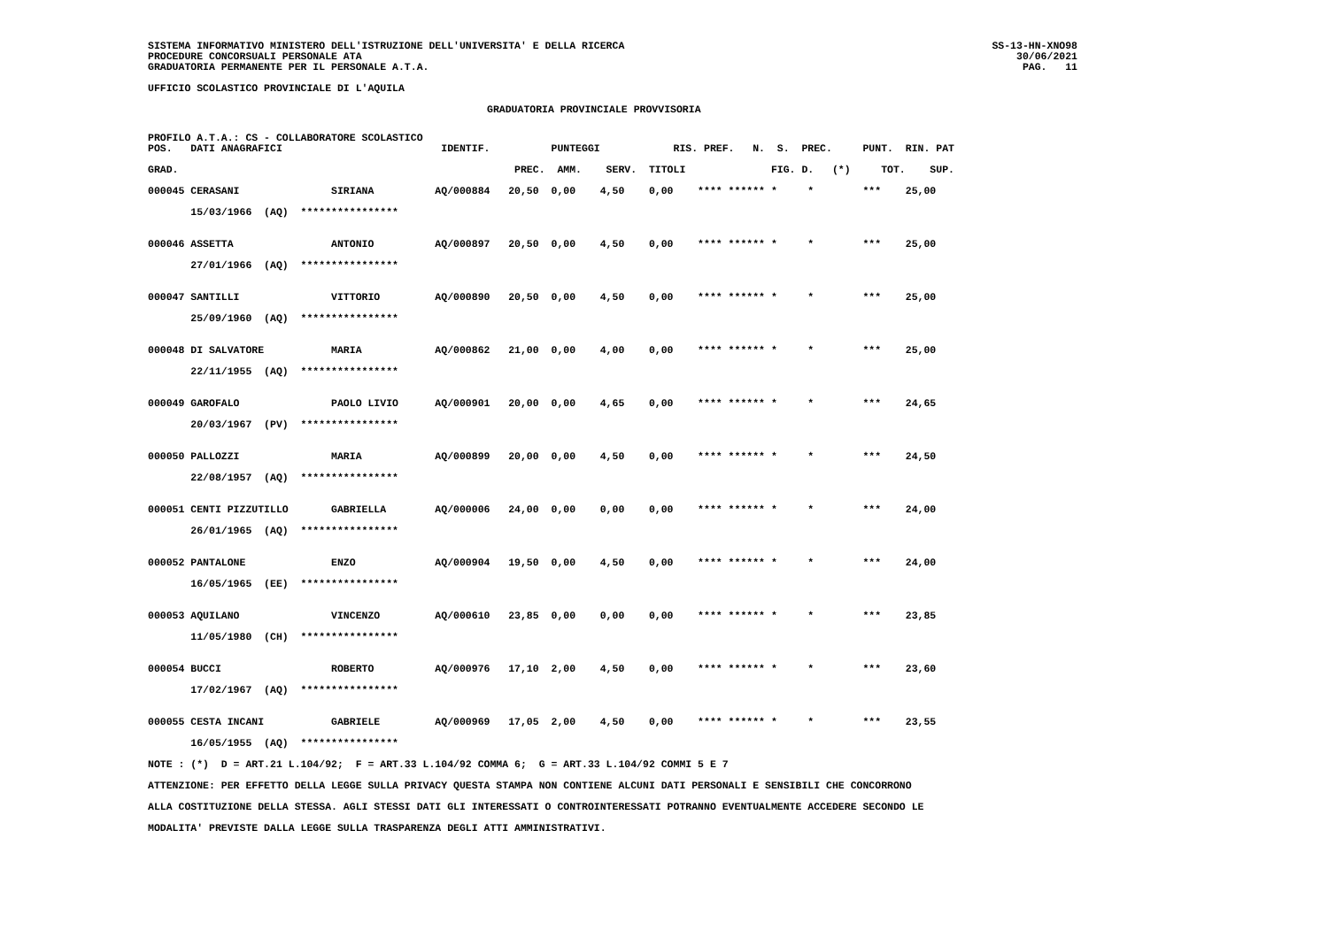SISTEMA INFORMATIVO MINISTERO DELL'ISTRUZIONE DELL'UNIVERSITA' E DELLA RICERCA
PROCEDURE CONCORSUALI PERSONALE ATA
GRADUATORIA PERMANENTE PER IL PERSONALE A.T.A.
SS-13-HN-XNO98
30/06/2021
PAG.   11
UFFICIO SCOLASTICO PROVINCIALE DI L'AQUILA
GRADUATORIA PROVINCIALE PROVVISORIA
PROFILO A.T.A.: CS - COLLABORATORE SCOLASTICO
POS.   DATI ANAGRAFICI                          IDENTIF.          PUNTEGGI            RIS. PREF.   N.  S.  PREC.     PUNT.  RIN. PAT

GRAD.                                                       PREC.  AMM.    SERV.  TITOLI              FIG. D.   (*)     TOT.    SUP.
000045 CERASANI               SIRIANA          AQ/000884   20,50  0,00    4,50    0,00    **** ****** *     *        ***    25,00

       15/03/1966  (AQ)  ****************


000046 ASSETTA                ANTONIO          AQ/000897   20,50  0,00    4,50    0,00    **** ****** *     *        ***    25,00

       27/01/1966  (AQ)  ****************


000047 SANTILLI               VITTORIO         AQ/000890   20,50  0,00    4,50    0,00    **** ****** *     *        ***    25,00

       25/09/1960  (AQ)  ****************


000048 DI SALVATORE           MARIA            AQ/000862   21,00  0,00    4,00    0,00    **** ****** *     *        ***    25,00

       22/11/1955  (AQ)  ****************


000049 GAROFALO               PAOLO LIVIO      AQ/000901   20,00  0,00    4,65    0,00    **** ****** *     *        ***    24,65

       20/03/1967  (PV)  ****************


000050 PALLOZZI               MARIA            AQ/000899   20,00  0,00    4,50    0,00    **** ****** *     *        ***    24,50

       22/08/1957  (AQ)  ****************


000051 CENTI PIZZUTILLO       GABRIELLA        AQ/000006   24,00  0,00    0,00    0,00    **** ****** *     *        ***    24,00

       26/01/1965  (AQ)  ****************


000052 PANTALONE              ENZO             AQ/000904   19,50  0,00    4,50    0,00    **** ****** *     *        ***    24,00

       16/05/1965  (EE)  ****************


000053 AQUILANO               VINCENZO         AQ/000610   23,85  0,00    0,00    0,00    **** ****** *     *        ***    23,85

       11/05/1980  (CH)  ****************


000054 BUCCI                  ROBERTO          AQ/000976   17,10  2,00    4,50    0,00    **** ****** *     *        ***    23,60

       17/02/1967  (AQ)  ****************


000055 CESTA INCANI           GABRIELE         AQ/000969   17,05  2,00    4,50    0,00    **** ****** *     *        ***    23,55

       16/05/1955  (AQ)  ****************

NOTE : (*)  D = ART.21 L.104/92;  F = ART.33 L.104/92 COMMA 6;  G = ART.33 L.104/92 COMMI 5 E 7

ATTENZIONE: PER EFFETTO DELLA LEGGE SULLA PRIVACY QUESTA STAMPA NON CONTIENE ALCUNI DATI PERSONALI E SENSIBILI CHE CONCORRONO

ALLA COSTITUZIONE DELLA STESSA. AGLI STESSI DATI GLI INTERESSATI O CONTROINTERESSATI POTRANNO EVENTUALMENTE ACCEDERE SECONDO LE

MODALITA' PREVISTE DALLA LEGGE SULLA TRASPARENZA DEGLI ATTI AMMINISTRATIVI.